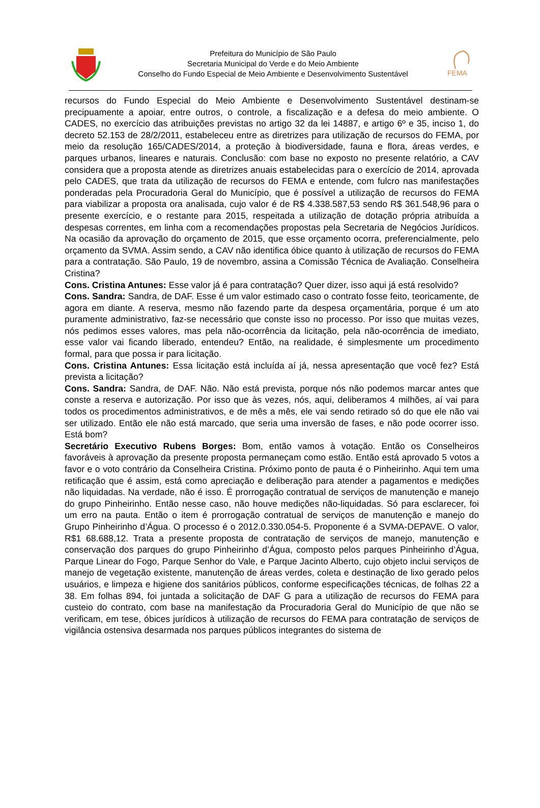Prefeitura do Município de São Paulo
Secretaria Municipal do Verde e do Meio Ambiente
Conselho do Fundo Especial de Meio Ambiente e Desenvolvimento Sustentável
FEMA
recursos do Fundo Especial do Meio Ambiente e Desenvolvimento Sustentável destinam-se precipuamente a apoiar, entre outros, o controle, a fiscalização e a defesa do meio ambiente. O CADES, no exercício das atribuições previstas no artigo 32 da lei 14887, e artigo 6º e 35, inciso 1, do decreto 52.153 de 28/2/2011, estabeleceu entre as diretrizes para utilização de recursos do FEMA, por meio da resolução 165/CADES/2014, a proteção à biodiversidade, fauna e flora, áreas verdes, e parques urbanos, lineares e naturais. Conclusão: com base no exposto no presente relatório, a CAV considera que a proposta atende as diretrizes anuais estabelecidas para o exercício de 2014, aprovada pelo CADES, que trata da utilização de recursos do FEMA e entende, com fulcro nas manifestações ponderadas pela Procuradoria Geral do Município, que é possível a utilização de recursos do FEMA para viabilizar a proposta ora analisada, cujo valor é de R$ 4.338.587,53 sendo R$ 361.548,96 para o presente exercício, e o restante para 2015, respeitada a utilização de dotação própria atribuída a despesas correntes, em linha com a recomendações propostas pela Secretaria de Negócios Jurídicos. Na ocasião da aprovação do orçamento de 2015, que esse orçamento ocorra, preferencialmente, pelo orçamento da SVMA. Assim sendo, a CAV não identifica óbice quanto à utilização de recursos do FEMA para a contratação. São Paulo, 19 de novembro, assina a Comissão Técnica de Avaliação. Conselheira Cristina?
Cons. Cristina Antunes: Esse valor já é para contratação? Quer dizer, isso aqui já está resolvido?
Cons. Sandra: Sandra, de DAF. Esse é um valor estimado caso o contrato fosse feito, teoricamente, de agora em diante. A reserva, mesmo não fazendo parte da despesa orçamentária, porque é um ato puramente administrativo, faz-se necessário que conste isso no processo. Por isso que muitas vezes, nós pedimos esses valores, mas pela não-ocorrência da licitação, pela não-ocorrência de imediato, esse valor vai ficando liberado, entendeu? Então, na realidade, é simplesmente um procedimento formal, para que possa ir para licitação.
Cons. Cristina Antunes: Essa licitação está incluída aí já, nessa apresentação que você fez? Está prevista a licitação?
Cons. Sandra: Sandra, de DAF. Não. Não está prevista, porque nós não podemos marcar antes que conste a reserva e autorização. Por isso que às vezes, nós, aqui, deliberamos 4 milhões, aí vai para todos os procedimentos administrativos, e de mês a mês, ele vai sendo retirado só do que ele não vai ser utilizado. Então ele não está marcado, que seria uma inversão de fases, e não pode ocorrer isso. Está bom?
Secretário Executivo Rubens Borges: Bom, então vamos à votação. Então os Conselheiros favoráveis à aprovação da presente proposta permaneçam como estão. Então está aprovado 5 votos a favor e o voto contrário da Conselheira Cristina. Próximo ponto de pauta é o Pinheirinho. Aqui tem uma retificação que é assim, está como apreciação e deliberação para atender a pagamentos e medições não liquidadas. Na verdade, não é isso. É prorrogação contratual de serviços de manutenção e manejo do grupo Pinheirinho. Então nesse caso, não houve medições não-liquidadas. Só para esclarecer, foi um erro na pauta. Então o item é prorrogação contratual de serviços de manutenção e manejo do Grupo Pinheirinho d’Água. O processo é o 2012.0.330.054-5. Proponente é a SVMA-DEPAVE. O valor, R$1 68.688,12. Trata a presente proposta de contratação de serviços de manejo, manutenção e conservação dos parques do grupo Pinheirinho d’Água, composto pelos parques Pinheirinho d’Água, Parque Linear do Fogo, Parque Senhor do Vale, e Parque Jacinto Alberto, cujo objeto inclui serviços de manejo de vegetação existente, manutenção de áreas verdes, coleta e destinação de lixo gerado pelos usuários, e limpeza e higiene dos sanitários públicos, conforme especificações técnicas, de folhas 22 a 38. Em folhas 894, foi juntada a solicitação de DAF G para a utilização de recursos do FEMA para custeio do contrato, com base na manifestação da Procuradoria Geral do Município de que não se verificam, em tese, óbices jurídicos à utilização de recursos do FEMA para contratação de serviços de vigilância ostensiva desarmada nos parques públicos integrantes do sistema de